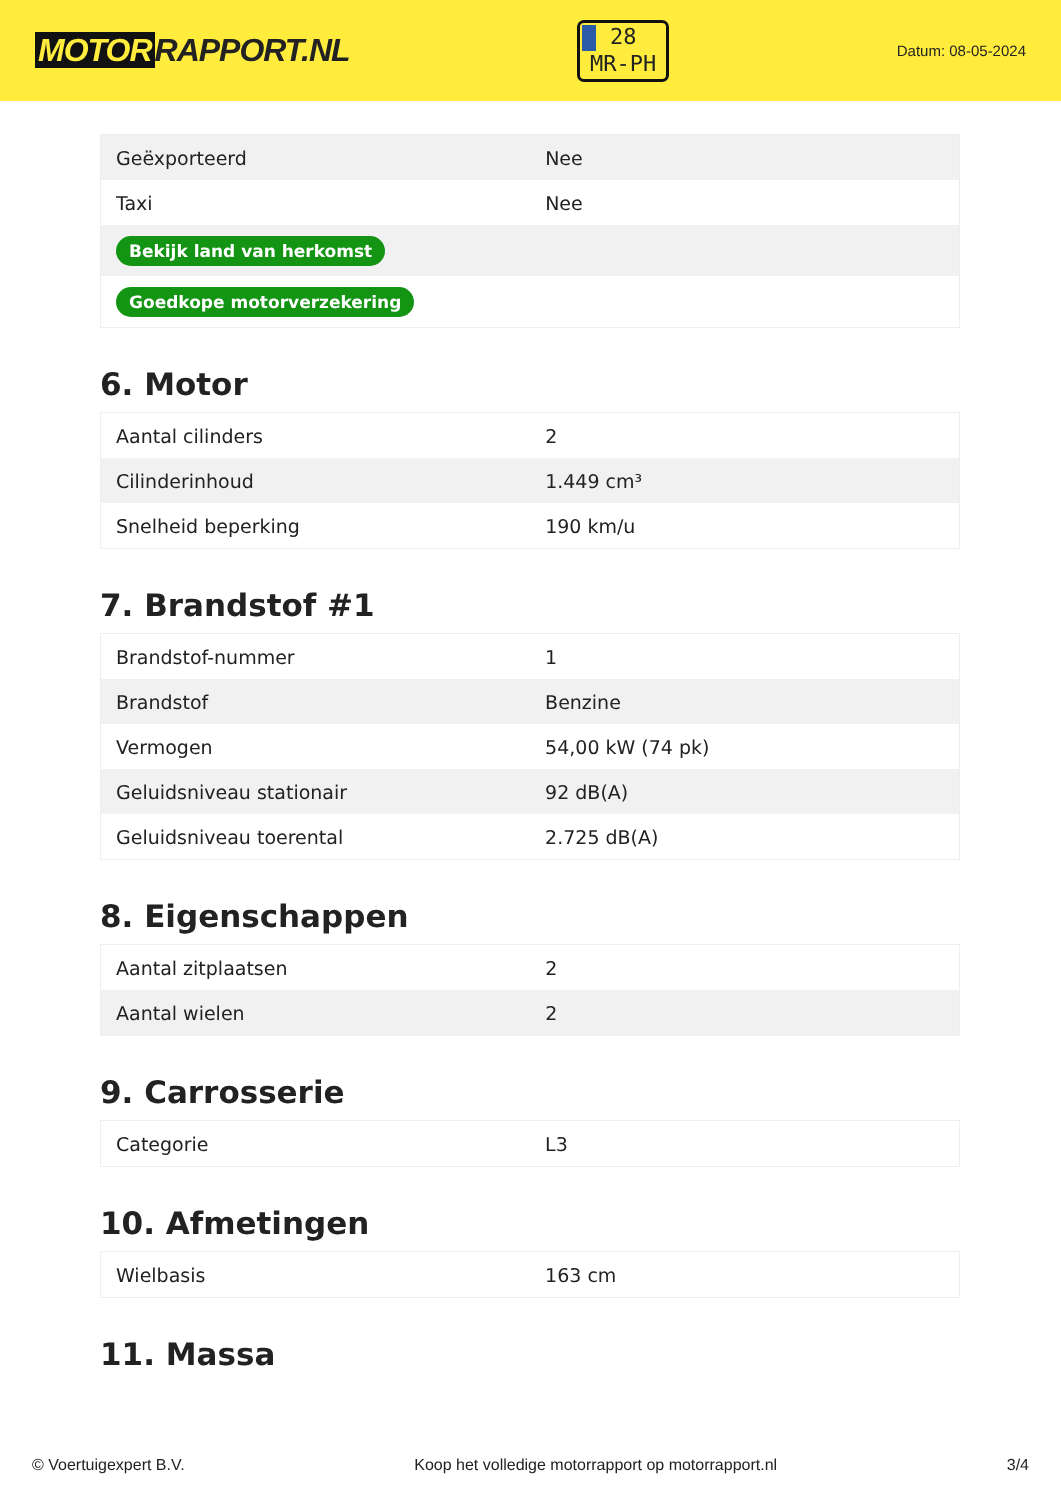MOTOR RAPPORT.NL
28
MR-PH
Datum: 08-05-2024
| Geëxporteerd | Nee |
| Taxi | Nee |
| Bekijk land van herkomst | |
| Goedkope motorverzekering | |
6. Motor
| Aantal cilinders | 2 |
| Cilinderinhoud | 1.449 cm³ |
| Snelheid beperking | 190 km/u |
7. Brandstof #1
| Brandstof-nummer | 1 |
| Brandstof | Benzine |
| Vermogen | 54,00 kW (74 pk) |
| Geluidsniveau stationair | 92 dB(A) |
| Geluidsniveau toerental | 2.725 dB(A) |
8. Eigenschappen
| Aantal zitplaatsen | 2 |
| Aantal wielen | 2 |
9. Carrosserie
| Categorie | L3 |
10. Afmetingen
| Wielbasis | 163 cm |
11. Massa
© Voertuigexpert B.V. Koop het volledige motorrapport op motorrapport.nl 3/4